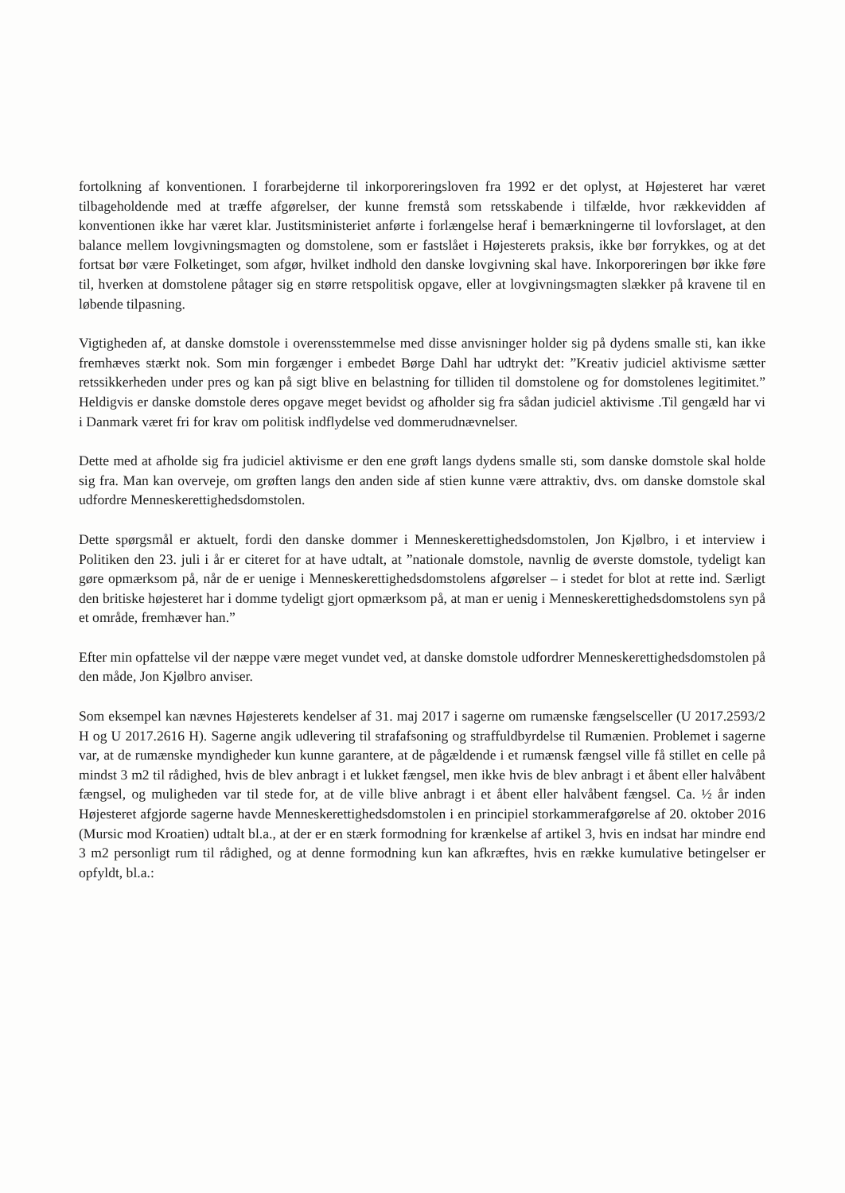fortolkning af konventionen. I forarbejderne til inkorporeringsloven fra 1992 er det oplyst, at Højesteret har været tilbageholdende med at træffe afgørelser, der kunne fremstå som retsskabende i tilfælde, hvor rækkevidden af konventionen ikke har været klar. Justitsministeriet anførte i forlængelse heraf i bemærkningerne til lovforslaget, at den balance mellem lovgivningsmagten og domstolene, som er fastslået i Højesterets praksis, ikke bør forrykkes, og at det fortsat bør være Folketinget, som afgør, hvilket indhold den danske lovgivning skal have. Inkorporeringen bør ikke føre til, hverken at domstolene påtager sig en større retspolitisk opgave, eller at lovgivningsmagten slækker på kravene til en løbende tilpasning.
Vigtigheden af, at danske domstole i overensstemmelse med disse anvisninger holder sig på dydens smalle sti, kan ikke fremhæves stærkt nok. Som min forgænger i embedet Børge Dahl har udtrykt det: ”Kreativ judiciel aktivisme sætter retssikkerheden under pres og kan på sigt blive en belastning for tilliden til domstolene og for domstolenes legitimitet.” Heldigvis er danske domstole deres opgave meget bevidst og afholder sig fra sådan judiciel aktivisme .Til gengæld har vi i Danmark været fri for krav om politisk indflydelse ved dommerudnævnelser.
Dette med at afholde sig fra judiciel aktivisme er den ene grøft langs dydens smalle sti, som danske domstole skal holde sig fra. Man kan overveje, om grøften langs den anden side af stien kunne være attraktiv, dvs. om danske domstole skal udfordre Menneskerettighedsdomstolen.
Dette spørgsmål er aktuelt, fordi den danske dommer i Menneskerettighedsdomstolen, Jon Kjølbro, i et interview i Politiken den 23. juli i år er citeret for at have udtalt, at ”nationale domstole, navnlig de øverste domstole, tydeligt kan gøre opmærksom på, når de er uenige i Menneskerettighedsdomstolens afgørelser – i stedet for blot at rette ind. Særligt den britiske højesteret har i domme tydeligt gjort opmærksom på, at man er uenig i Menneskerettighedsdomstolens syn på et område, fremhæver han.”
Efter min opfattelse vil der næppe være meget vundet ved, at danske domstole udfordrer Menneskerettighedsdomstolen på den måde, Jon Kjølbro anviser.
Som eksempel kan nævnes Højesterets kendelser af 31. maj 2017 i sagerne om rumænske fængselsceller (U 2017.2593/2 H og U 2017.2616 H). Sagerne angik udlevering til strafafsoning og straffuldbyrdelse til Rumænien. Problemet i sagerne var, at de rumænske myndigheder kun kunne garantere, at de pågældende i et rumænsk fængsel ville få stillet en celle på mindst 3 m2 til rådighed, hvis de blev anbragt i et lukket fængsel, men ikke hvis de blev anbragt i et åbent eller halvåbent fængsel, og muligheden var til stede for, at de ville blive anbragt i et åbent eller halvåbent fængsel. Ca. ½ år inden Højesteret afgjorde sagerne havde Menneskerettighedsdomstolen i en principiel storkammerafgørelse af 20. oktober 2016 (Mursic mod Kroatien) udtalt bl.a., at der er en stærk formodning for krænkelse af artikel 3, hvis en indsat har mindre end 3 m2 personligt rum til rådighed, og at denne formodning kun kan afkræftes, hvis en række kumulative betingelser er opfyldt, bl.a.: